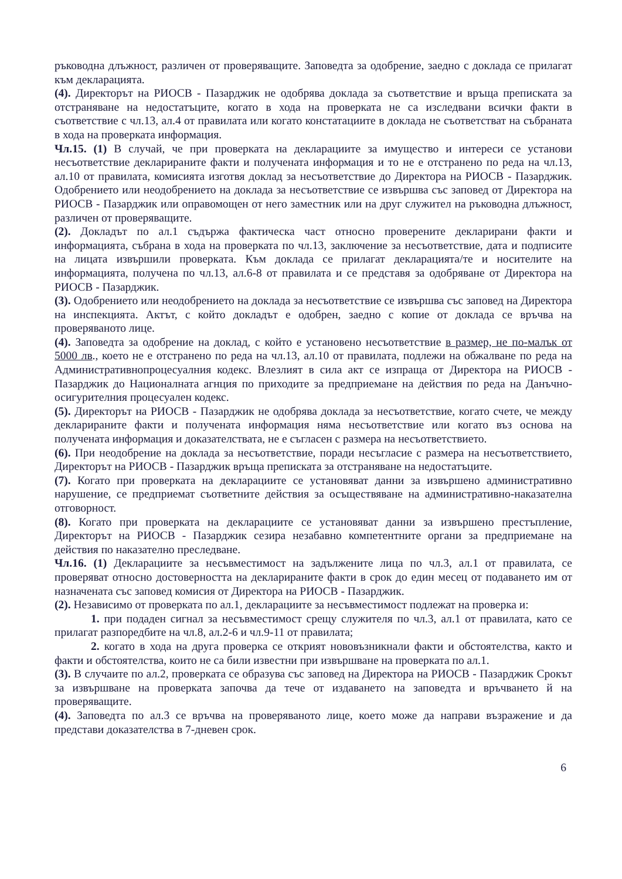ръководна длъжност, различен от проверяващите. Заповедта за одобрение, заедно с доклада се прилагат към декларацията.
(4). Директорът на РИОСВ - Пазарджик не одобрява доклада за съответствие и връща преписката за отстраняване на недостатъците, когато в хода на проверката не са изследвани всички факти в съответствие с чл.13, ал.4 от правилата или когато констатациите в доклада не съответстват на събраната в хода на проверката информация.
Чл.15. (1) В случай, че при проверката на декларациите за имущество и интереси се установи несъответствие декларираните факти и получената информация и то не е отстранено по реда на чл.13, ал.10 от правилата, комисията изготвя доклад за несъответствие до Директора на РИОСВ - Пазарджик. Одобрението или неодобрението на доклада за несъответствие се извършва със заповед от Директора на РИОСВ - Пазарджик или оправомощен от него заместник или на друг служител на ръководна длъжност, различен от проверяващите.
(2). Докладът по ал.1 съдържа фактическа част относно проверените декларирани факти и информацията, събрана в хода на проверката по чл.13, заключение за несъответствие, дата и подписите на лицата извършили проверката. Към доклада се прилагат декларацията/те и носителите на информацията, получена по чл.13, ал.6-8 от правилата и се представя за одобряване от Директора на РИОСВ - Пазарджик.
(3). Одобрението или неодобрението на доклада за несъответствие се извършва със заповед на Директора на инспекцията. Актът, с който докладът е одобрен, заедно с копие от доклада се връчва на проверяваното лице.
(4). Заповедта за одобрение на доклад, с който е установено несъответствие в размер, не по-малък от 5000 лв., което не е отстранено по реда на чл.13, ал.10 от правилата, подлежи на обжалване по реда на Административнопроцесуалния кодекс. Влезлият в сила акт се изпраща от Директора на РИОСВ - Пазарджик до Националната агнция по приходите за предприемане на действия по реда на Данъчно-осигурителния процесуален кодекс.
(5). Директорът на РИОСВ - Пазарджик не одобрява доклада за несъответствие, когато счете, че между декларираните факти и получената информация няма несъответствие или когато въз основа на получената информация и доказателствата, не е съгласен с размера на несъответствието.
(6). При неодобрение на доклада за несъответствие, поради несъгласие с размера на несъответствието, Директорът на РИОСВ - Пазарджик връща преписката за отстраняване на недостатъците.
(7). Когато при проверката на декларациите се установяват данни за извършено административно нарушение, се предприемат съответните действия за осъществяване на административно-наказателна отговорност.
(8). Когато при проверката на декларациите се установяват данни за извършено престъпление, Директорът на РИОСВ - Пазарджик сезира незабавно компетентните органи за предприемане на действия по наказателно преследване.
Чл.16. (1) Декларациите за несъвместимост на задължените лица по чл.3, ал.1 от правилата, се проверяват относно достоверността на декларираните факти в срок до един месец от подаването им от назначената със заповед комисия от Директора на РИОСВ - Пазарджик.
(2). Независимо от проверката по ал.1, декларациите за несъвместимост подлежат на проверка и:
1. при подаден сигнал за несъвместимост срещу служителя по чл.3, ал.1 от правилата, като се прилагат разпоредбите на чл.8, ал.2-6 и чл.9-11 от правилата;
2. когато в хода на друга проверка се открият нововъзникнали факти и обстоятелства, както и факти и обстоятелства, които не са били известни при извършване на проверката по ал.1.
(3). В случаите по ал.2, проверката се образува със заповед на Директора на РИОСВ - Пазарджик Срокът за извършване на проверката започва да тече от издаването на заповедта и връчването й на проверяващите.
(4). Заповедта по ал.3 се връчва на проверяваното лице, което може да направи възражение и да представи доказателства в 7-дневен срок.
6